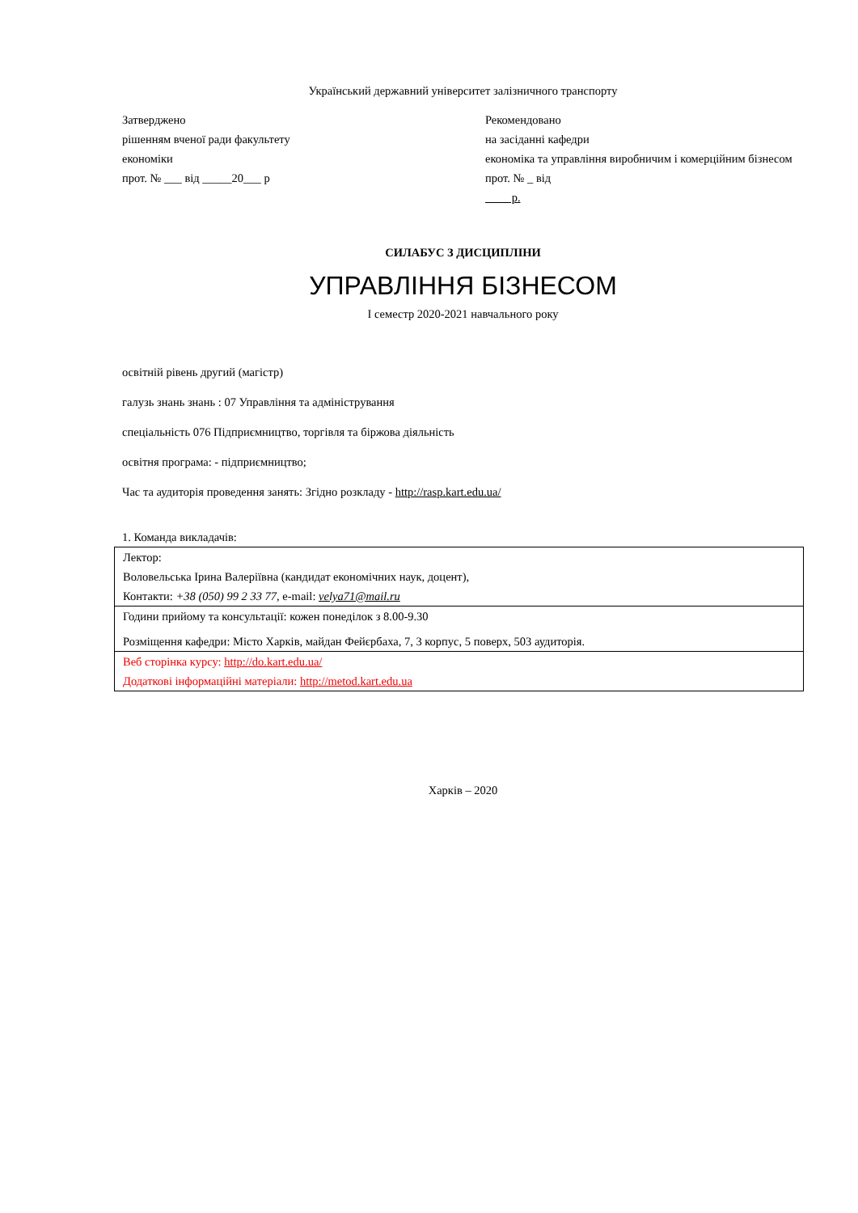Український державний університет залізничного транспорту
Затверджено
рішенням вченої ради факультету
економіки
прот. № ___ від _____20___ р
Рекомендовано
на засіданні кафедри
економіка та управління виробничим і комерційним бізнесом прот. № _ від
р.
СИЛАБУС З ДИСЦИПЛІНИ
УПРАВЛІННЯ БІЗНЕСОМ
І семестр 2020-2021 навчального року
освітній рівень другий (магістр)
галузь знань знань : 07 Управління та адміністрування
спеціальність 076 Підприємництво, торгівля та біржова діяльність
освітня програма: - підприємництво;
Час та аудиторія проведення занять: Згідно розкладу - http://rasp.kart.edu.ua/
1. Команда викладачів:
| Лектор: Воловельська Ірина Валеріївна (кандидат економічних наук, доцент), Контакти: +38 (050) 99 2 33 77, e-mail: velya71@mail.ru |
| Години прийому та консультації: кожен понеділок з 8.00-9.30 Розміщення кафедри: Місто Харків, майдан Фейєрбаха, 7, 3 корпус, 5 поверх, 503 аудиторія. |
| Веб сторінка курсу: http://do.kart.edu.ua/ Додаткові інформаційні матеріали: http://metod.kart.edu.ua |
Харків – 2020